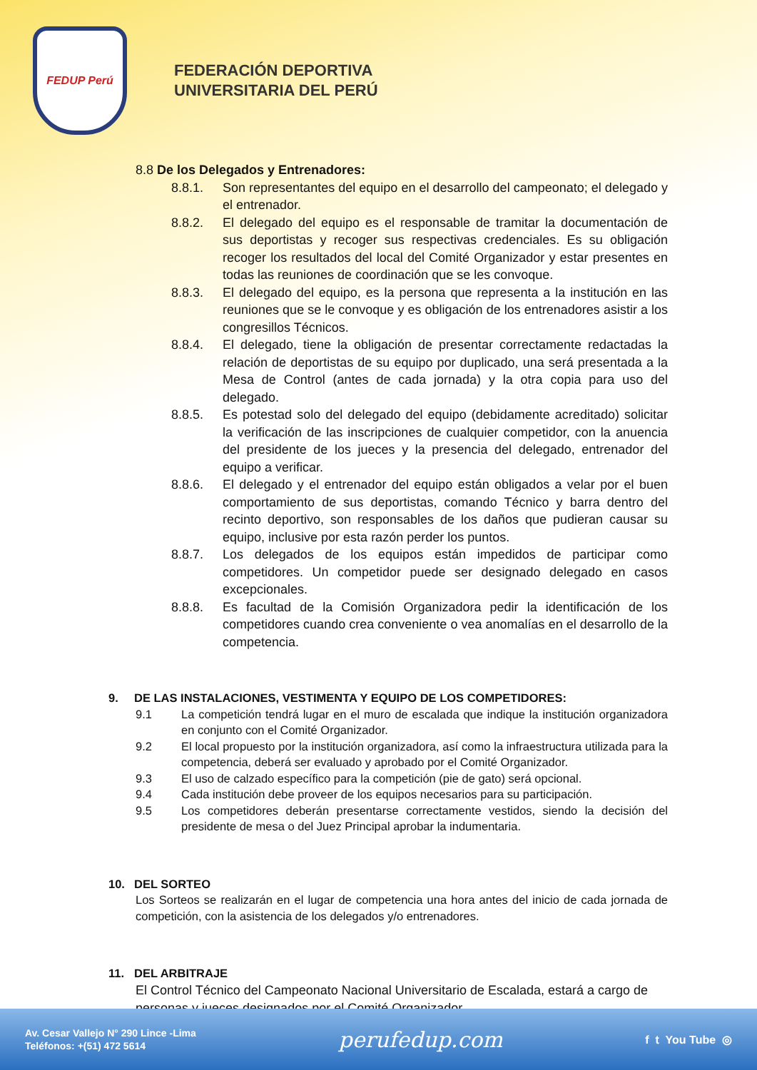FEDUP Perú
FEDERACIÓN DEPORTIVA
UNIVERSITARIA DEL PERÚ
8.8 De los Delegados y Entrenadores:
8.8.1. Son representantes del equipo en el desarrollo del campeonato; el delegado y el entrenador.
8.8.2. El delegado del equipo es el responsable de tramitar la documentación de sus deportistas y recoger sus respectivas credenciales. Es su obligación recoger los resultados del local del Comité Organizador y estar presentes en todas las reuniones de coordinación que se les convoque.
8.8.3. El delegado del equipo, es la persona que representa a la institución en las reuniones que se le convoque y es obligación de los entrenadores asistir a los congresillos Técnicos.
8.8.4. El delegado, tiene la obligación de presentar correctamente redactadas la relación de deportistas de su equipo por duplicado, una será presentada a la Mesa de Control (antes de cada jornada) y la otra copia para uso del delegado.
8.8.5. Es potestad solo del delegado del equipo (debidamente acreditado) solicitar la verificación de las inscripciones de cualquier competidor, con la anuencia del presidente de los jueces y la presencia del delegado, entrenador del equipo a verificar.
8.8.6. El delegado y el entrenador del equipo están obligados a velar por el buen comportamiento de sus deportistas, comando Técnico y barra dentro del recinto deportivo, son responsables de los daños que pudieran causar su equipo, inclusive por esta razón perder los puntos.
8.8.7. Los delegados de los equipos están impedidos de participar como competidores. Un competidor puede ser designado delegado en casos excepcionales.
8.8.8. Es facultad de la Comisión Organizadora pedir la identificación de los competidores cuando crea conveniente o vea anomalías en el desarrollo de la competencia.
9. DE LAS INSTALACIONES, VESTIMENTA Y EQUIPO DE LOS COMPETIDORES:
9.1 La competición tendrá lugar en el muro de escalada que indique la institución organizadora en conjunto con el Comité Organizador.
9.2 El local propuesto por la institución organizadora, así como la infraestructura utilizada para la competencia, deberá ser evaluado y aprobado por el Comité Organizador.
9.3 El uso de calzado específico para la competición (pie de gato) será opcional.
9.4 Cada institución debe proveer de los equipos necesarios para su participación.
9.5 Los competidores deberán presentarse correctamente vestidos, siendo la decisión del presidente de mesa o del Juez Principal aprobar la indumentaria.
10. DEL SORTEO
Los Sorteos se realizarán en el lugar de competencia una hora antes del inicio de cada jornada de competición, con la asistencia de los delegados y/o entrenadores.
11. DEL ARBITRAJE
El Control Técnico del Campeonato Nacional Universitario de Escalada, estará a cargo de personas y jueces designados por el Comité Organizador.
Av. Cesar Vallejo N° 290 Lince -Lima
Teléfonos: +(51) 472 5614
perufedup.com
f t You Tube ◎